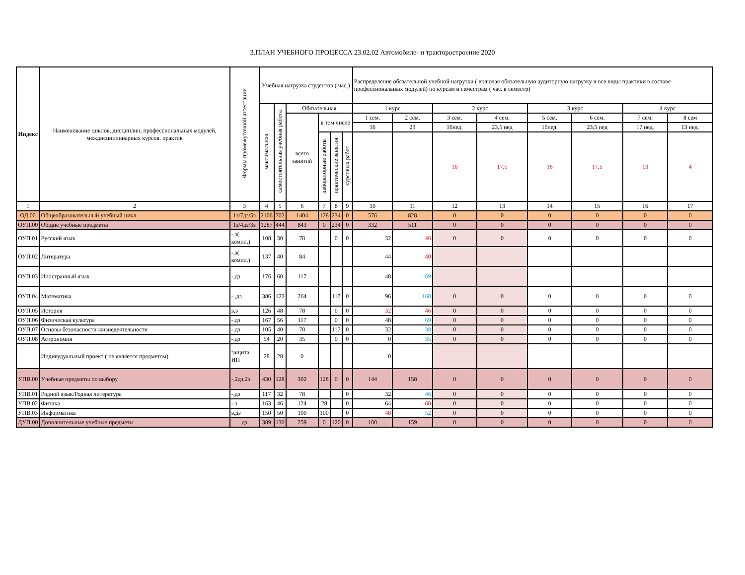3.ПЛАН УЧЕБНОГО ПРОЦЕССА 23.02.02 Автомобиле- и тракторостроение 2020
| Индекс | Наименование циклов, дисциплин, профессиональных модулей, междисциплинарных курсов, практик | Формы промежуточной аттестации | Учебная нагрузка студентов ( час.) | | | | | | Распределение обязательной учебной нагрузки ( включая обязательную аудиторную нагрузку и все виды практики в составе профессиональных модулей) по курсам и семестрам ( час. в семестр) | | | | | | | |
| --- | --- | --- | --- | --- | --- | --- | --- | --- | --- | --- | --- | --- | --- | --- | --- | --- |
| | | | максимальная | самостоятельная учебная работа | Обязательная | | | | 1 курс | | 2 курс | | 3 курс | | 4 курс | |
| | | | | | всего занятий | в том числе | | | 1 сем. | 2 сем. | 3 сем. | 4 сем. | 5 сем. | 6 сем. | 7 сем. | 8 сем |
| | | | | | | | | | 16 | 23 | 16нед. | 23,5 нед | 16нед. | 23,5 нед | 17 нед. | 13 нед. |
| | | | | | | лабораторные работы | практические занятия | курсовых работ | | | 16 | 17,5 | 16 | 17,5 | 13 | 4 |
| 1 | 2 | 3 | 4 | 5 | 6 | 7 | 8 | 9 | 10 | 11 | 12 | 13 | 14 | 15 | 16 | 17 |
| ОД.00 | Общеобразовательный учебный цикл | 1з/7дз/5э | 2106 | 702 | 1404 | 128 | 234 | 0 | 576 | 828 | 0 | 0 | 0 | 0 | 0 | 0 |
| ОУП.00 | Общие учебные предметы | 1з/4дз/3э | 1287 | 444 | 843 | 0 | 234 | 0 | 332 | 511 | 0 | 0 | 0 | 0 | 0 | 0 |
| ОУП.01 | Русский язык | -,э( компл.) | 108 | 30 | 78 | | 0 | 0 | 32 | 46 | 0 | 0 | 0 | 0 | 0 | 0 |
| ОУП.02 | Литература | -,э( компл.) | 137 | 40 | 84 | | | | 44 | 40 | | | | | | |
| ОУП.03 | Иностранный язык | -,дз | 176 | 60 | 117 | | | | 48 | 69 | | | | | | |
| ОУП.04 | Математика | - ,дз | 386 | 122 | 264 | | 117 | 0 | 96 | 168 | 0 | 0 | 0 | 0 | 0 | 0 |
| ОУП.05 | История | э,э | 126 | 48 | 78 | | 0 | 0 | 32 | 46 | 0 | 0 | 0 | 0 | 0 | 0 |
| ОУП.06 | Физическая культура | -.дз | 167 | 56 | 117 | | 0 | 0 | 48 | 69 | 0 | 0 | 0 | 0 | 0 | 0 |
| ОУП.07 | Основы безопасности жизнедеятельности | -.дз | 105 | 40 | 70 | | 117 | 0 | 32 | 38 | 0 | 0 | 0 | 0 | 0 | 0 |
| ОУП.08 | Астрономия | -.дз | 54 | 20 | 35 | | 0 | 0 | 0 | 35 | 0 | 0 | 0 | 0 | 0 | 0 |
| | Индивудуальный проект ( не является предметом) | защита ИП | 28 | 28 | 0 | | | | 0 | | | | | | | |
| УПВ.00 | Учебные предметы по выбору | -,2дз,2э | 430 | 128 | 302 | 128 | 0 | 0 | 144 | 158 | 0 | 0 | 0 | 0 | 0 | 0 |
| УПВ.01 | Родной язык/Родная литература | -,дз | 117 | 32 | 78 | | | 0 | 32 | 46 | 0 | 0 | 0 | 0 | 0 | 0 |
| УПВ.02 | Физика | -.э | 163 | 46 | 124 | 28 | | 0 | 64 | 60 | 0 | 0 | 0 | 0 | 0 | 0 |
| УПВ.03 | Информатика | э,дз | 150 | 50 | 100 | 100 | | 0 | 48 | 52 | 0 | 0 | 0 | 0 | 0 | 0 |
| ДУП.00 | Дополнительные учебные предметы | дз | 389 | 130 | 259 | 0 | 120 | 0 | 100 | 159 | 0 | 0 | 0 | 0 | 0 | 0 |